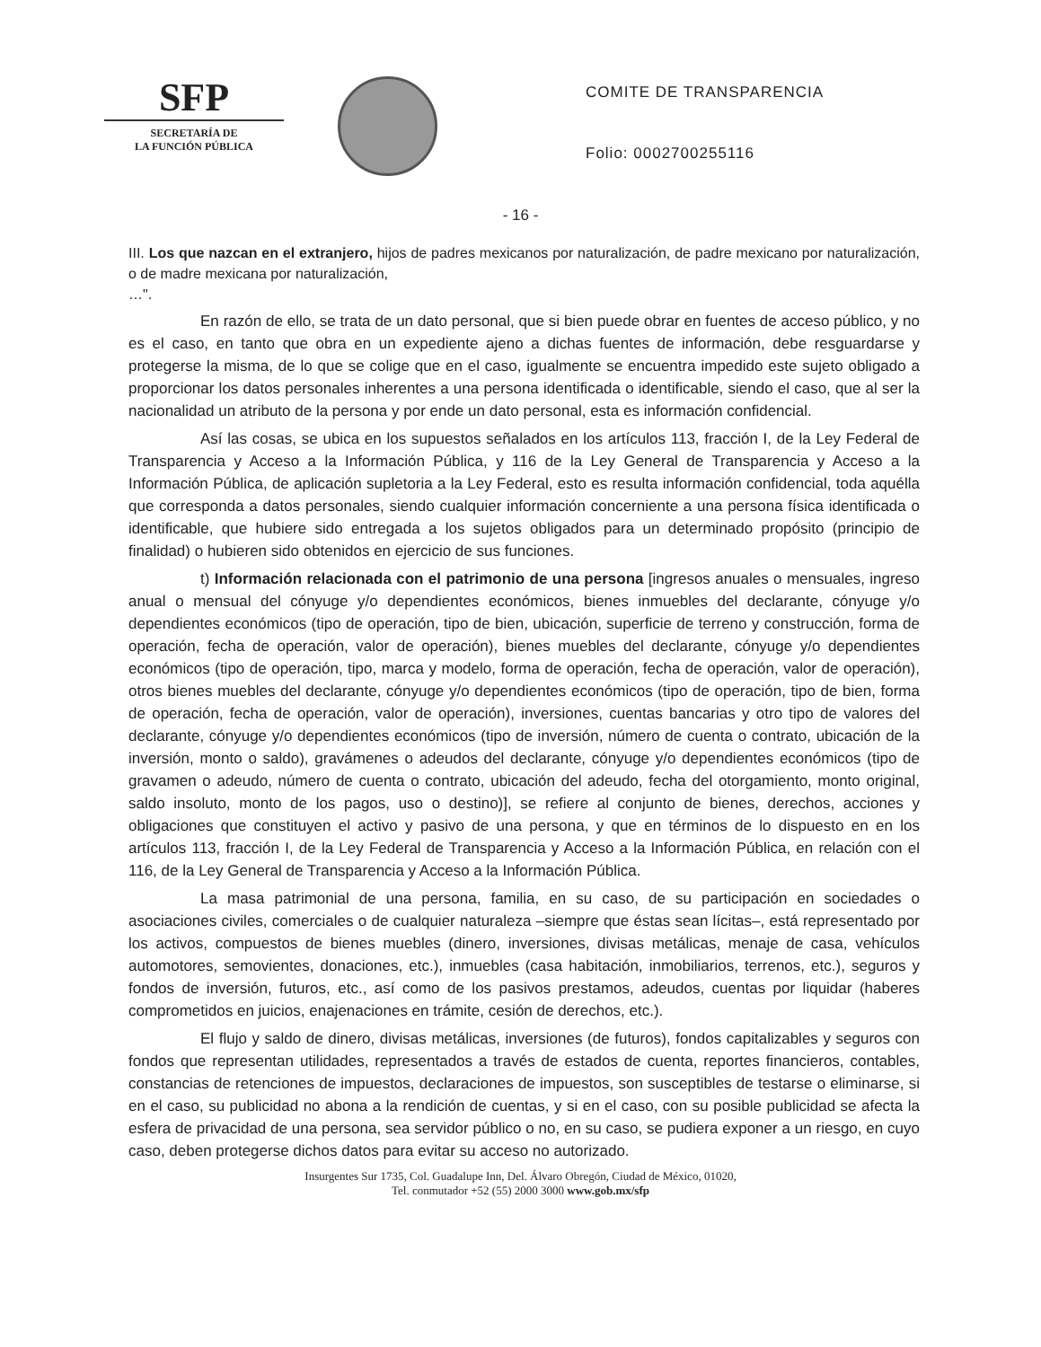SFP
SECRETARÍA DE
LA FUNCIÓN PÚBLICA
COMITE DE TRANSPARENCIA
Folio: 0002700255116
- 16 -
III. Los que nazcan en el extranjero, hijos de padres mexicanos por naturalización, de padre mexicano por naturalización, o de madre mexicana por naturalización,
…".
En razón de ello, se trata de un dato personal, que si bien puede obrar en fuentes de acceso público, y no es el caso, en tanto que obra en un expediente ajeno a dichas fuentes de información, debe resguardarse y protegerse la misma, de lo que se colige que en el caso, igualmente se encuentra impedido este sujeto obligado a proporcionar los datos personales inherentes a una persona identificada o identificable, siendo el caso, que al ser la nacionalidad un atributo de la persona y por ende un dato personal, esta es información confidencial.
Así las cosas, se ubica en los supuestos señalados en los artículos 113, fracción I, de la Ley Federal de Transparencia y Acceso a la Información Pública, y 116 de la Ley General de Transparencia y Acceso a la Información Pública, de aplicación supletoria a la Ley Federal, esto es resulta información confidencial, toda aquélla que corresponda a datos personales, siendo cualquier información concerniente a una persona física identificada o identificable, que hubiere sido entregada a los sujetos obligados para un determinado propósito (principio de finalidad) o hubieren sido obtenidos en ejercicio de sus funciones.
t) Información relacionada con el patrimonio de una persona [ingresos anuales o mensuales, ingreso anual o mensual del cónyuge y/o dependientes económicos, bienes inmuebles del declarante, cónyuge y/o dependientes económicos (tipo de operación, tipo de bien, ubicación, superficie de terreno y construcción, forma de operación, fecha de operación, valor de operación), bienes muebles del declarante, cónyuge y/o dependientes económicos (tipo de operación, tipo, marca y modelo, forma de operación, fecha de operación, valor de operación), otros bienes muebles del declarante, cónyuge y/o dependientes económicos (tipo de operación, tipo de bien, forma de operación, fecha de operación, valor de operación), inversiones, cuentas bancarias y otro tipo de valores del declarante, cónyuge y/o dependientes económicos (tipo de inversión, número de cuenta o contrato, ubicación de la inversión, monto o saldo), gravámenes o adeudos del declarante, cónyuge y/o dependientes económicos (tipo de gravamen o adeudo, número de cuenta o contrato, ubicación del adeudo, fecha del otorgamiento, monto original, saldo insoluto, monto de los pagos, uso o destino)], se refiere al conjunto de bienes, derechos, acciones y obligaciones que constituyen el activo y pasivo de una persona, y que en términos de lo dispuesto en en los artículos 113, fracción I, de la Ley Federal de Transparencia y Acceso a la Información Pública, en relación con el 116, de la Ley General de Transparencia y Acceso a la Información Pública.
La masa patrimonial de una persona, familia, en su caso, de su participación en sociedades o asociaciones civiles, comerciales o de cualquier naturaleza –siempre que éstas sean lícitas–, está representado por los activos, compuestos de bienes muebles (dinero, inversiones, divisas metálicas, menaje de casa, vehículos automotores, semovientes, donaciones, etc.), inmuebles (casa habitación, inmobiliarios, terrenos, etc.), seguros y fondos de inversión, futuros, etc., así como de los pasivos prestamos, adeudos, cuentas por liquidar (haberes comprometidos en juicios, enajenaciones en trámite, cesión de derechos, etc.).
El flujo y saldo de dinero, divisas metálicas, inversiones (de futuros), fondos capitalizables y seguros con fondos que representan utilidades, representados a través de estados de cuenta, reportes financieros, contables, constancias de retenciones de impuestos, declaraciones de impuestos, son susceptibles de testarse o eliminarse, si en el caso, su publicidad no abona a la rendición de cuentas, y si en el caso, con su posible publicidad se afecta la esfera de privacidad de una persona, sea servidor público o no, en su caso, se pudiera exponer a un riesgo, en cuyo caso, deben protegerse dichos datos para evitar su acceso no autorizado.
Insurgentes Sur 1735, Col. Guadalupe Inn, Del. Álvaro Obregón, Ciudad de México, 01020,
Tel. conmutador +52 (55) 2000 3000 www.gob.mx/sfp